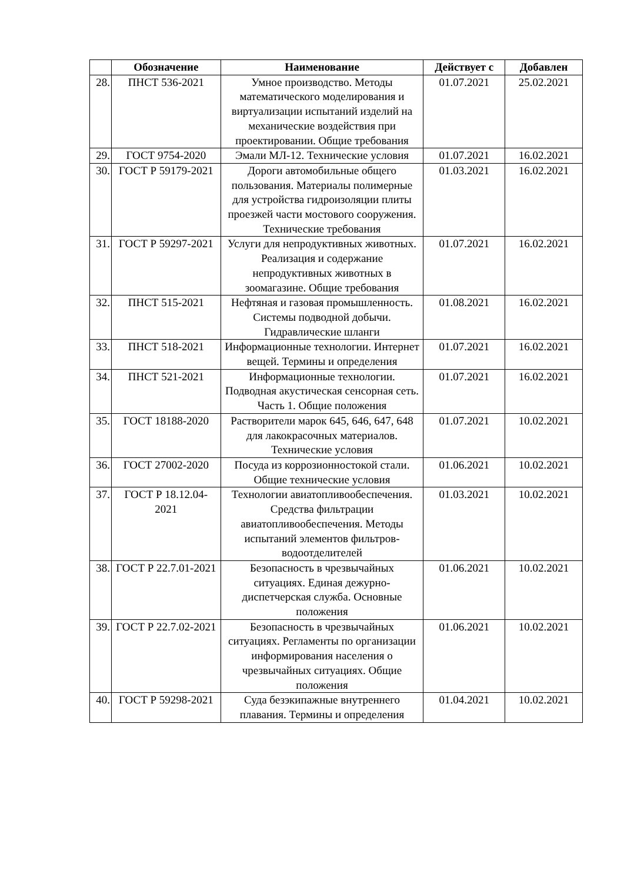| | Обозначение | Наименование | Действует с | Добавлен |
| --- | --- | --- | --- | --- |
| 28. | ПНСТ 536-2021 | Умное производство. Методы математического моделирования и виртуализации испытаний изделий на механические воздействия при проектировании. Общие требования | 01.07.2021 | 25.02.2021 |
| 29. | ГОСТ 9754-2020 | Эмали МЛ-12. Технические условия | 01.07.2021 | 16.02.2021 |
| 30. | ГОСТ Р 59179-2021 | Дороги автомобильные общего пользования. Материалы полимерные для устройства гидроизоляции плиты проезжей части мостового сооружения. Технические требования | 01.03.2021 | 16.02.2021 |
| 31. | ГОСТ Р 59297-2021 | Услуги для непродуктивных животных. Реализация и содержание непродуктивных животных в зоомагазине. Общие требования | 01.07.2021 | 16.02.2021 |
| 32. | ПНСТ 515-2021 | Нефтяная и газовая промышленность. Системы подводной добычи. Гидравлические шланги | 01.08.2021 | 16.02.2021 |
| 33. | ПНСТ 518-2021 | Информационные технологии. Интернет вещей. Термины и определения | 01.07.2021 | 16.02.2021 |
| 34. | ПНСТ 521-2021 | Информационные технологии. Подводная акустическая сенсорная сеть. Часть 1. Общие положения | 01.07.2021 | 16.02.2021 |
| 35. | ГОСТ 18188-2020 | Растворители марок 645, 646, 647, 648 для лакокрасочных материалов. Технические условия | 01.07.2021 | 10.02.2021 |
| 36. | ГОСТ 27002-2020 | Посуда из коррозионностокой стали. Общие технические условия | 01.06.2021 | 10.02.2021 |
| 37. | ГОСТ Р 18.12.04-2021 | Технологии авиатопливообеспечения. Средства фильтрации авиатопливообеспечения. Методы испытаний элементов фильтров-водоотделителей | 01.03.2021 | 10.02.2021 |
| 38. | ГОСТ Р 22.7.01-2021 | Безопасность в чрезвычайных ситуациях. Единая дежурно-диспетчерская служба. Основные положения | 01.06.2021 | 10.02.2021 |
| 39. | ГОСТ Р 22.7.02-2021 | Безопасность в чрезвычайных ситуациях. Регламенты по организации информирования населения о чрезвычайных ситуациях. Общие положения | 01.06.2021 | 10.02.2021 |
| 40. | ГОСТ Р 59298-2021 | Суда безэкипажные внутреннего плавания. Термины и определения | 01.04.2021 | 10.02.2021 |